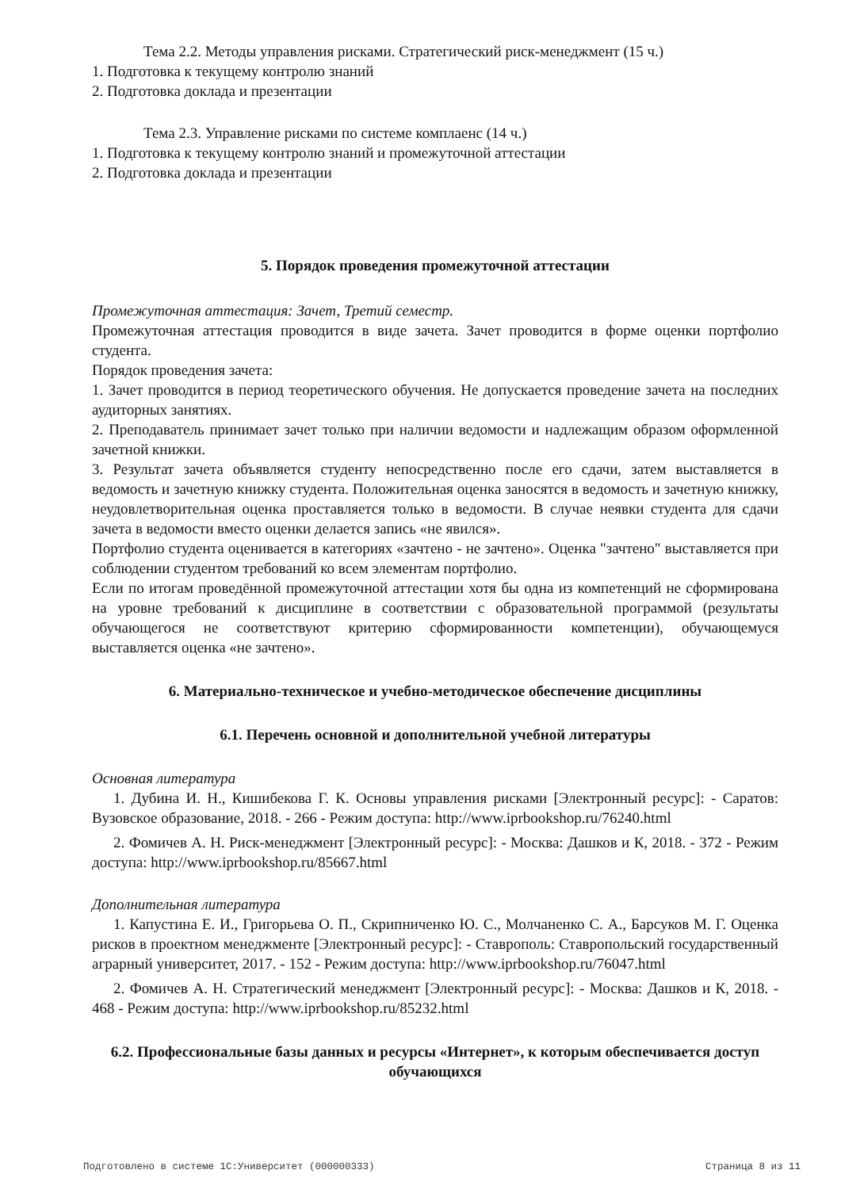Тема 2.2. Методы управления рисками. Стратегический риск-менеджмент (15 ч.)
1. Подготовка к текущему контролю знаний
2. Подготовка доклада и презентации
Тема 2.3. Управление рисками по системе комплаенс (14 ч.)
1. Подготовка к текущему контролю знаний и промежуточной аттестации
2. Подготовка доклада и презентации
5. Порядок проведения промежуточной аттестации
Промежуточная аттестация: Зачет, Третий семестр.
Промежуточная аттестация проводится в виде зачета. Зачет проводится в форме оценки портфолио студента.
Порядок проведения зачета:
1. Зачет проводится в период теоретического обучения. Не допускается проведение зачета на последних аудиторных занятиях.
2. Преподаватель принимает зачет только при наличии ведомости и надлежащим образом оформленной зачетной книжки.
3. Результат зачета объявляется студенту непосредственно после его сдачи, затем выставляется в ведомость и зачетную книжку студента. Положительная оценка заносятся в ведомость и зачетную книжку, неудовлетворительная оценка проставляется только в ведомости. В случае неявки студента для сдачи зачета в ведомости вместо оценки делается запись «не явился».
Портфолио студента оценивается в категориях «зачтено - не зачтено». Оценка "зачтено" выставляется при соблюдении студентом требований ко всем элементам портфолио.
Если по итогам проведённой промежуточной аттестации хотя бы одна из компетенций не сформирована на уровне требований к дисциплине в соответствии с образовательной программой (результаты обучающегося не соответствуют критерию сформированности компетенции), обучающемуся выставляется оценка «не зачтено».
6. Материально-техническое и учебно-методическое обеспечение дисциплины
6.1. Перечень основной и дополнительной учебной литературы
Основная литература
1. Дубина И. Н., Кишибекова Г. К. Основы управления рисками [Электронный ресурс]: - Саратов: Вузовское образование, 2018. - 266 - Режим доступа: http://www.iprbookshop.ru/76240.html
2. Фомичев А. Н. Риск-менеджмент [Электронный ресурс]: - Москва: Дашков и К, 2018. - 372 - Режим доступа: http://www.iprbookshop.ru/85667.html
Дополнительная литература
1. Капустина Е. И., Григорьева О. П., Скрипниченко Ю. С., Молчаненко С. А., Барсуков М. Г. Оценка рисков в проектном менеджменте [Электронный ресурс]: - Ставрополь: Ставропольский государственный аграрный университет, 2017. - 152 - Режим доступа: http://www.iprbookshop.ru/76047.html
2. Фомичев А. Н. Стратегический менеджмент [Электронный ресурс]: - Москва: Дашков и К, 2018. - 468 - Режим доступа: http://www.iprbookshop.ru/85232.html
6.2. Профессиональные базы данных и ресурсы «Интернет», к которым обеспечивается доступ обучающихся
Подготовлено в системе 1С:Университет (000000333) Страница 8 из 11